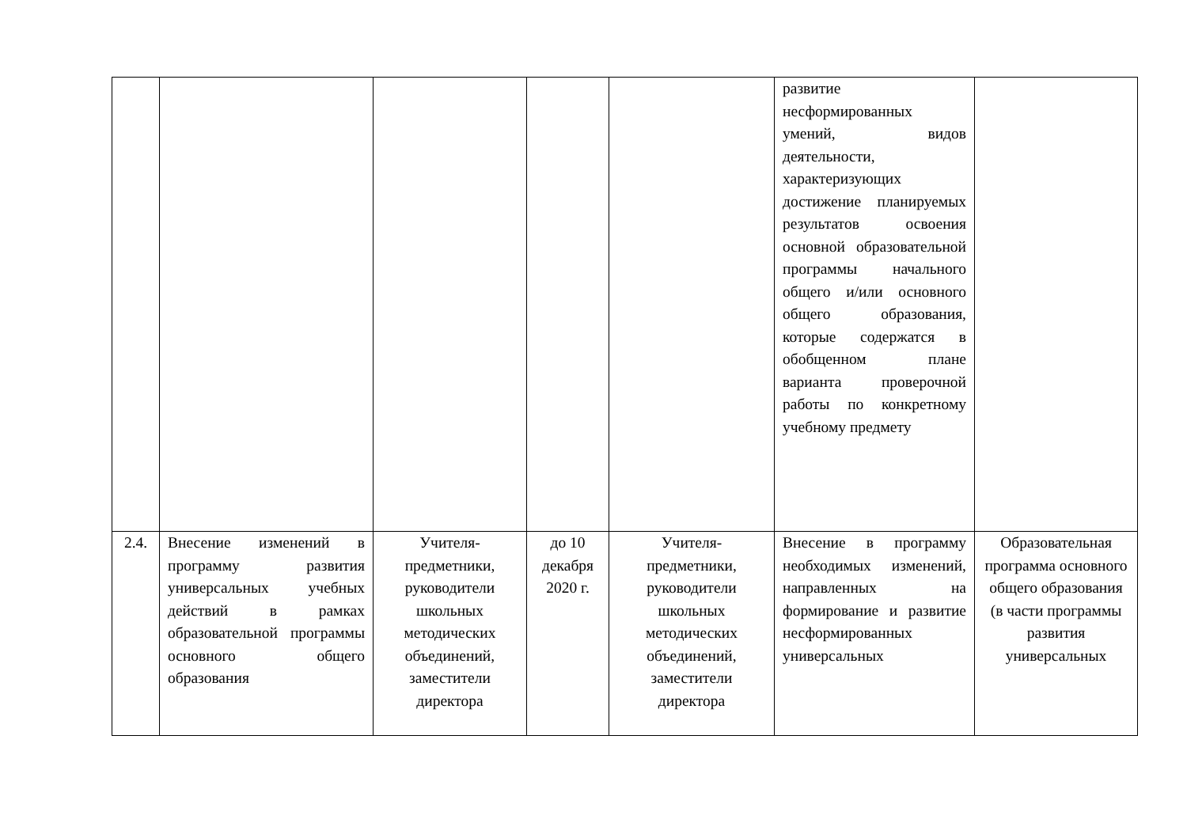| | | | | | развитие несформированных умений, видов деятельности, характеризующих достижение планируемых результатов освоения основной образовательной программы начального общего и/или основного общего образования, которые содержатся в обобщенном плане варианта проверочной работы по конкретному учебному предмету | |
| 2.4. | Внесение изменений в программу развития универсальных учебных действий в рамках образовательной программы основного общего образования | Учителя-предметники, руководители школьных методических объединений, заместители директора | до 10 декабря 2020 г. | Учителя-предметники, руководители школьных методических объединений, заместители директора | Внесение в программу необходимых изменений, направленных на формирование и развитие несформированных универсальных | Образовательная программа основного общего образования (в части программы развития универсальных |